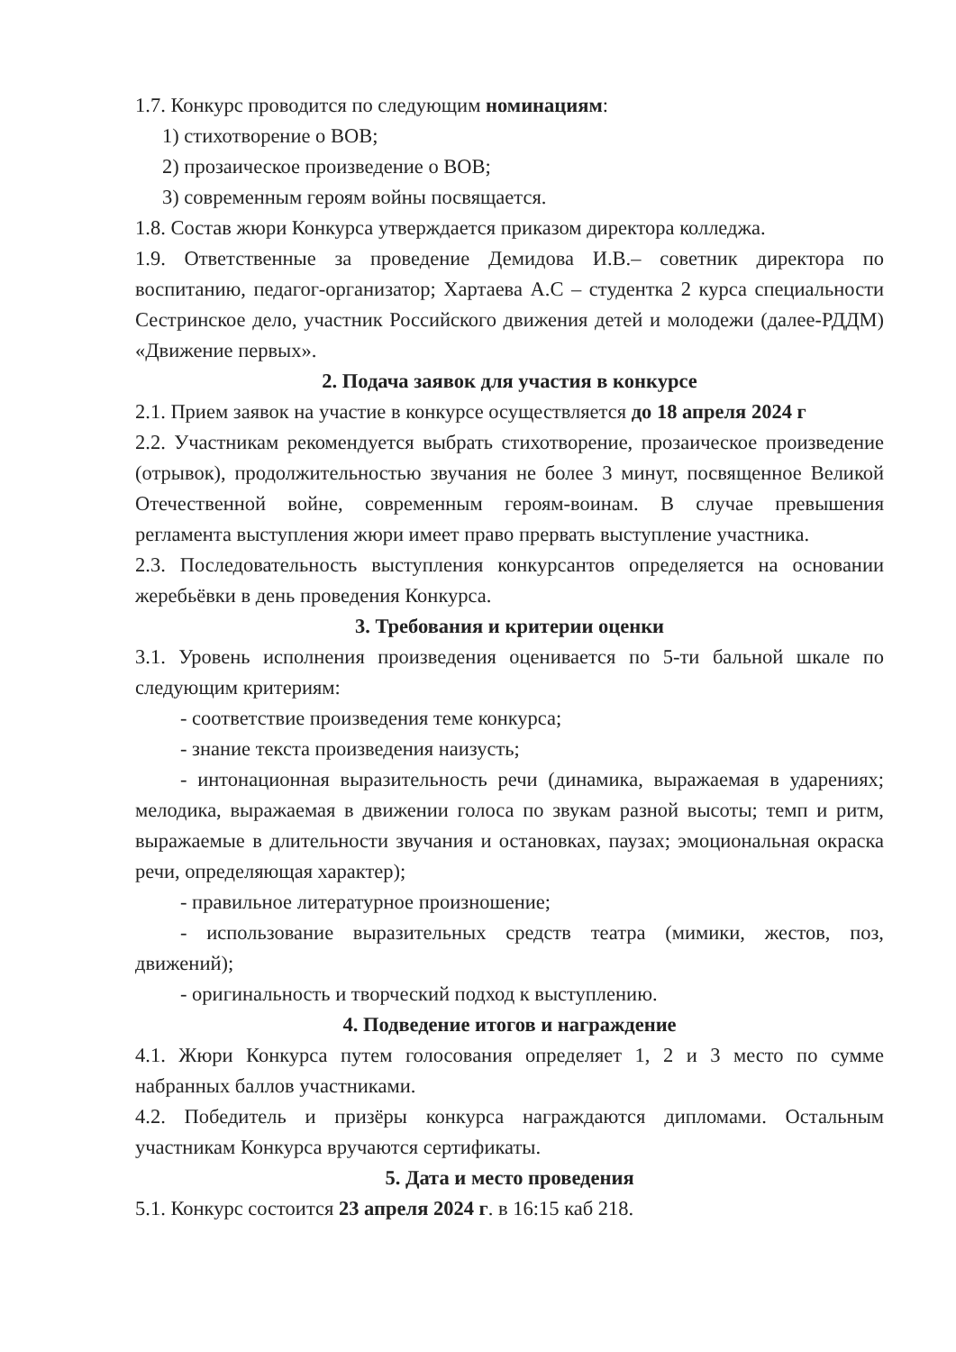1.7. Конкурс проводится по следующим номинациям:
1) стихотворение о ВОВ;
2) прозаическое произведение о ВОВ;
3) современным героям войны посвящается.
1.8. Состав жюри Конкурса утверждается приказом директора колледжа.
1.9. Ответственные за проведение Демидова И.В.– советник директора по воспитанию, педагог-организатор; Хартаева А.С – студентка 2 курса специальности Сестринское дело, участник Российского движения детей и молодежи (далее-РДДМ) «Движение первых».
2. Подача заявок для участия в конкурсе
2.1. Прием заявок на участие в конкурсе осуществляется до 18 апреля 2024 г
2.2. Участникам рекомендуется выбрать стихотворение, прозаическое произведение (отрывок), продолжительностью звучания не более 3 минут, посвященное Великой Отечественной войне, современным героям-воинам. В случае превышения регламента выступления жюри имеет право прервать выступление участника.
2.3. Последовательность выступления конкурсантов определяется на основании жеребьёвки в день проведения Конкурса.
3. Требования и критерии оценки
3.1. Уровень исполнения произведения оценивается по 5-ти бальной шкале по следующим критериям:
- соответствие произведения теме конкурса;
- знание текста произведения наизусть;
- интонационная выразительность речи (динамика, выражаемая в ударениях; мелодика, выражаемая в движении голоса по звукам разной высоты; темп и ритм, выражаемые в длительности звучания и остановках, паузах; эмоциональная окраска речи, определяющая характер);
- правильное литературное произношение;
- использование выразительных средств театра (мимики, жестов, поз, движений);
- оригинальность и творческий подход к выступлению.
4. Подведение итогов и награждение
4.1. Жюри Конкурса путем голосования определяет 1, 2 и 3 место по сумме набранных баллов участниками.
4.2. Победитель и призёры конкурса награждаются дипломами. Остальным участникам Конкурса вручаются сертификаты.
5. Дата и место проведения
5.1. Конкурс состоится 23 апреля 2024 г. в 16:15 каб 218.